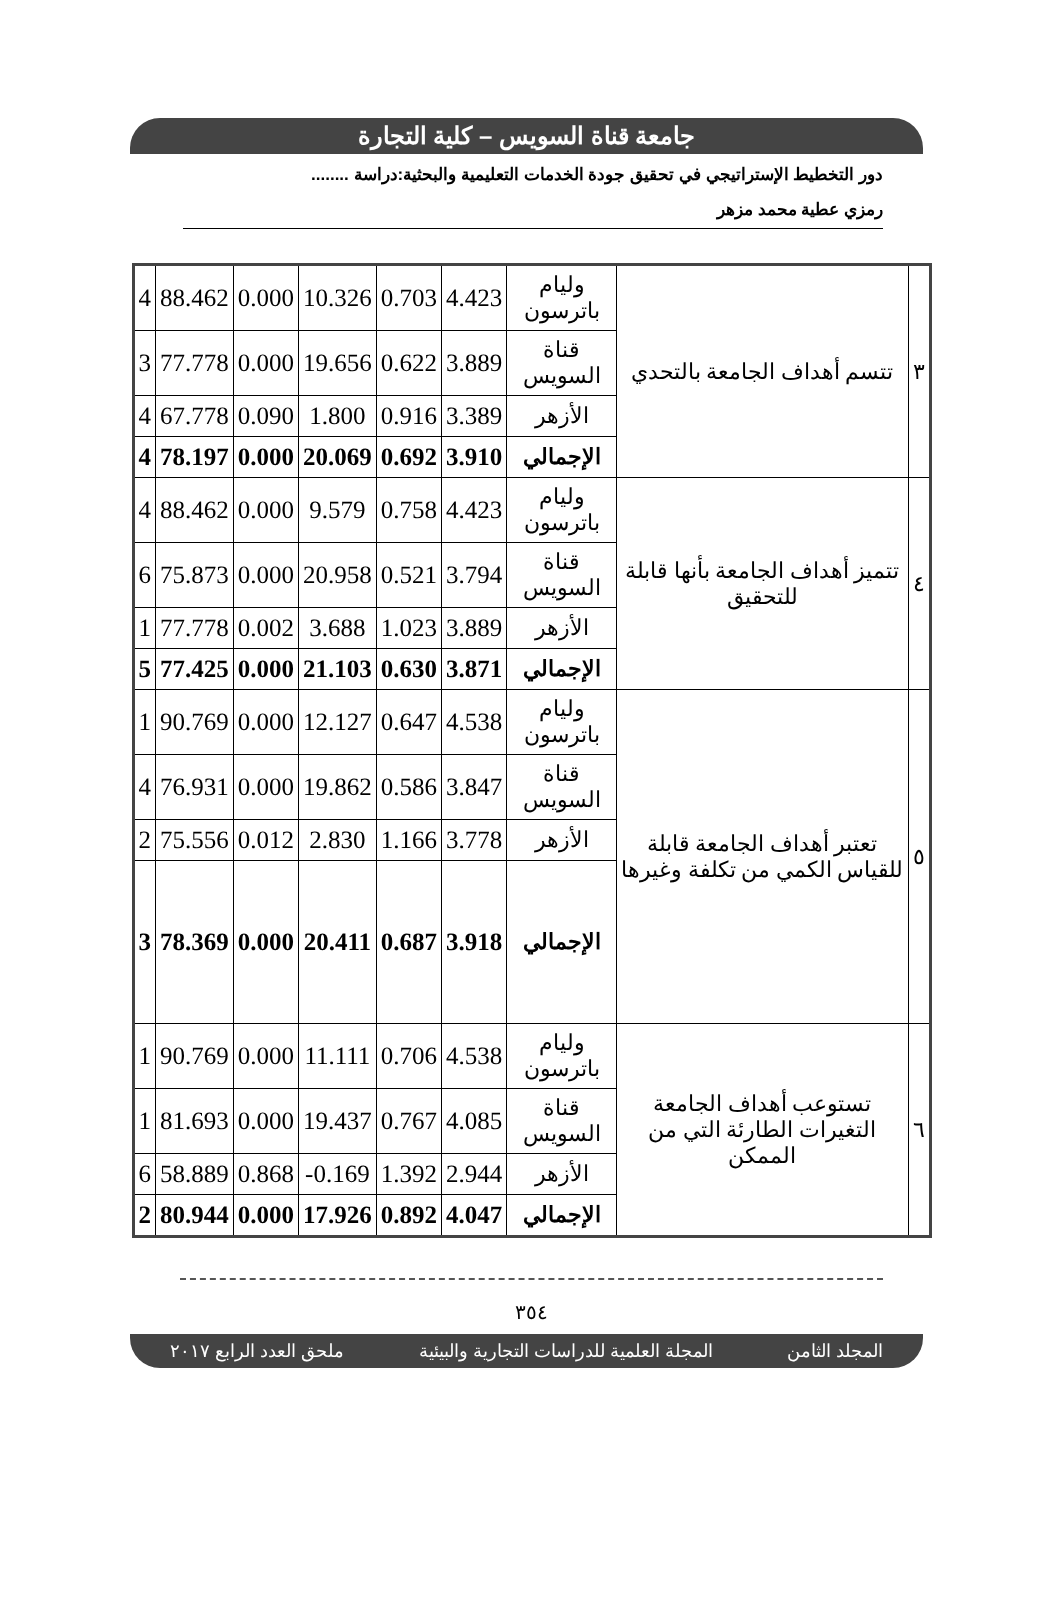جامعة قناة السويس – كلية التجارة
دور التخطيط الإستراتيجي في تحقيق جودة الخدمات التعليمية والبحثية:دراسة ........
رمزي عطية محمد مزهر
| ٣ | تتسم أهداف الجامعة بالتحدي | وليام باترسون | 4.423 | 0.703 | 10.326 | 0.000 | 88.462 | 4 |
| | | قناة السويس | 3.889 | 0.622 | 19.656 | 0.000 | 77.778 | 3 |
| | | الأزهر | 3.389 | 0.916 | 1.800 | 0.090 | 67.778 | 4 |
| | | الإجمالي | 3.910 | 0.692 | 20.069 | 0.000 | 78.197 | 4 |
| ٤ | تتميز أهداف الجامعة بأنها قابلة للتحقيق | وليام باترسون | 4.423 | 0.758 | 9.579 | 0.000 | 88.462 | 4 |
| | | قناة السويس | 3.794 | 0.521 | 20.958 | 0.000 | 75.873 | 6 |
| | | الأزهر | 3.889 | 1.023 | 3.688 | 0.002 | 77.778 | 1 |
| | | الإجمالي | 3.871 | 0.630 | 21.103 | 0.000 | 77.425 | 5 |
| ٥ | تعتبر أهداف الجامعة قابلة للقياس الكمي من تكلفة وغيرها | وليام باترسون | 4.538 | 0.647 | 12.127 | 0.000 | 90.769 | 1 |
| | | قناة السويس | 3.847 | 0.586 | 19.862 | 0.000 | 76.931 | 4 |
| | | الأزهر | 3.778 | 1.166 | 2.830 | 0.012 | 75.556 | 2 |
| | | الإجمالي | 3.918 | 0.687 | 20.411 | 0.000 | 78.369 | 3 |
| ٦ | تستوعب أهداف الجامعة التغيرات الطارئة التي من الممكن | وليام باترسون | 4.538 | 0.706 | 11.111 | 0.000 | 90.769 | 1 |
| | | قناة السويس | 4.085 | 0.767 | 19.437 | 0.000 | 81.693 | 1 |
| | | الأزهر | 2.944 | 1.392 | -0.169 | 0.868 | 58.889 | 6 |
| | | الإجمالي | 4.047 | 0.892 | 17.926 | 0.000 | 80.944 | 2 |
٣٥٤
المجلد الثامن المجلة العلمية للدراسات التجارية والبيئية ملحق العدد الرابع ٢٠١٧